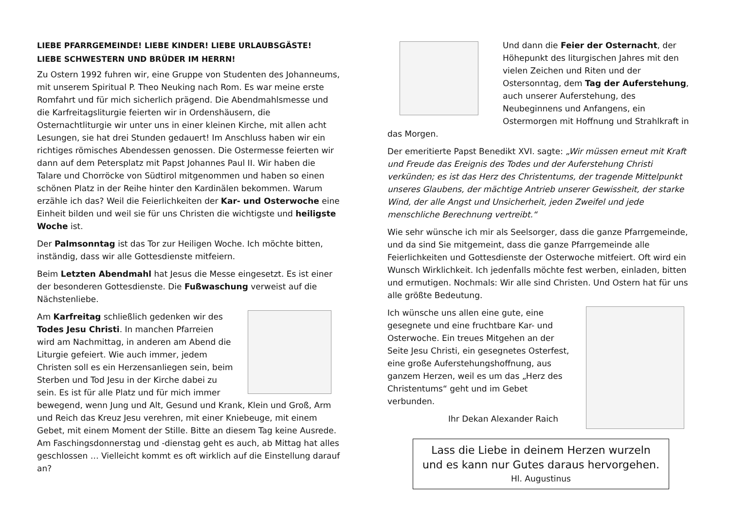LIEBE PFARRGEMEINDE! LIEBE KINDER! LIEBE URLAUBSGÄSTE!
LIEBE SCHWESTERN UND BRÜDER IM HERRN!
Zu Ostern 1992 fuhren wir, eine Gruppe von Studenten des Johanneums, mit unserem Spiritual P. Theo Neuking nach Rom. Es war meine erste Romfahrt und für mich sicherlich prägend. Die Abendmahlsmesse und die Karfreitagsliturgie feierten wir in Ordenshäusern, die Osternachtliturgie wir unter uns in einer kleinen Kirche, mit allen acht Lesungen, sie hat drei Stunden gedauert! Im Anschluss haben wir ein richtiges römisches Abendessen genossen. Die Ostermesse feierten wir dann auf dem Petersplatz mit Papst Johannes Paul II. Wir haben die Talare und Chorröcke von Südtirol mitgenommen und haben so einen schönen Platz in der Reihe hinter den Kardinälen bekommen. Warum erzähle ich das? Weil die Feierlichkeiten der Kar- und Osterwoche eine Einheit bilden und weil sie für uns Christen die wichtigste und heiligste Woche ist.
Der Palmsonntag ist das Tor zur Heiligen Woche. Ich möchte bitten, inständig, dass wir alle Gottesdienste mitfeiern.
Beim Letzten Abendmahl hat Jesus die Messe eingesetzt. Es ist einer der besonderen Gottesdienste. Die Fußwaschung verweist auf die Nächstenliebe.
Am Karfreitag schließlich gedenken wir des Todes Jesu Christi. In manchen Pfarreien wird am Nachmittag, in anderen am Abend die Liturgie gefeiert. Wie auch immer, jedem Christen soll es ein Herzensanliegen sein, beim Sterben und Tod Jesu in der Kirche dabei zu sein. Es ist für alle Platz und für mich immer bewegend, wenn Jung und Alt, Gesund und Krank, Klein und Groß, Arm und Reich das Kreuz Jesu verehren, mit einer Kniebeuge, mit einem Gebet, mit einem Moment der Stille. Bitte an diesem Tag keine Ausrede. Am Faschingsdonnerstag und -dienstag geht es auch, ab Mittag hat alles geschlossen … Vielleicht kommt es oft wirklich auf die Einstellung darauf an?
Und dann die Feier der Osternacht, der Höhepunkt des liturgischen Jahres mit den vielen Zeichen und Riten und der Ostersonntag, dem Tag der Auferstehung, auch unserer Auferstehung, des Neubeginnens und Anfangens, ein Ostermorgen mit Hoffnung und Strahlkraft in das Morgen.
Der emeritierte Papst Benedikt XVI. sagte: „Wir müssen erneut mit Kraft und Freude das Ereignis des Todes und der Auferstehung Christi verkünden; es ist das Herz des Christentums, der tragende Mittelpunkt unseres Glaubens, der mächtige Antrieb unserer Gewissheit, der starke Wind, der alle Angst und Unsicherheit, jeden Zweifel und jede menschliche Berechnung vertreibt.“
Wie sehr wünsche ich mir als Seelsorger, dass die ganze Pfarrgemeinde, und da sind Sie mitgemeint, dass die ganze Pfarrgemeinde alle Feierlichkeiten und Gottesdienste der Osterwoche mitfeiert. Oft wird ein Wunsch Wirklichkeit. Ich jedenfalls möchte fest werben, einladen, bitten und ermutigen. Nochmals: Wir alle sind Christen. Und Ostern hat für uns alle größte Bedeutung.
Ich wünsche uns allen eine gute, eine gesegnete und eine fruchtbare Kar- und Osterwoche. Ein treues Mitgehen an der Seite Jesu Christi, ein gesegnetes Osterfest, eine große Auferstehungshoffnung, aus ganzem Herzen, weil es um das „Herz des Christentums“ geht und im Gebet verbunden.
Ihr Dekan Alexander Raich
Lass die Liebe in deinem Herzen wurzeln
und es kann nur Gutes daraus hervorgehen.
Hl. Augustinus